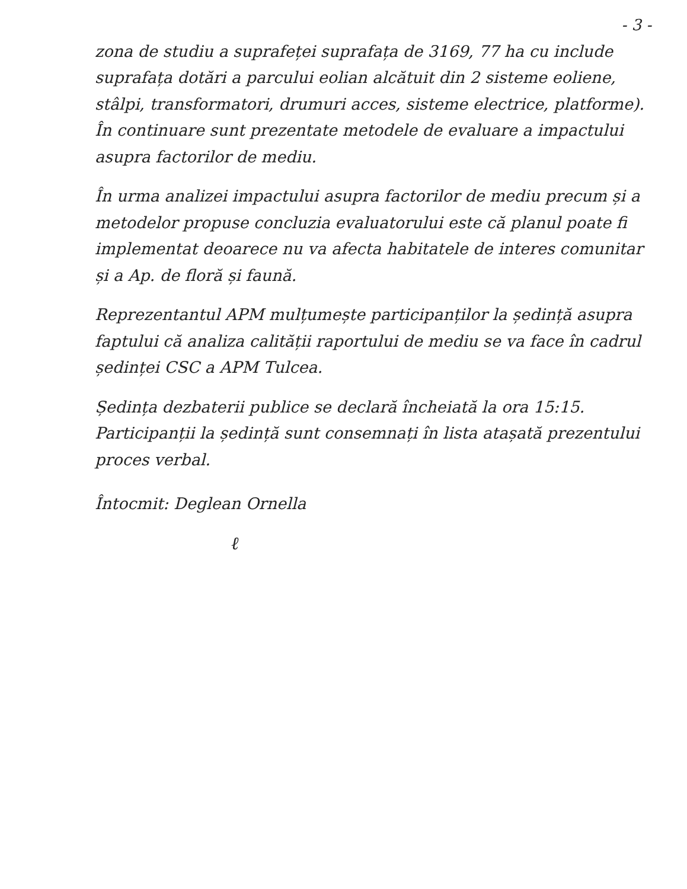- 3 -
zona de studiu a suprafeței suprafața de 3169, 77 ha cu include suprafața dotări a parcului eolian alcătuit din 2 sisteme eoliene, stâlpi, transformatori, drumuri acces, sisteme electrice, platforme). În continuare sunt prezentate metodele de evaluare a impactului asupra factorilor de mediu.
În urma analizei impactului asupra factorilor de mediu precum și a metodelor propuse concluzia evaluatorului este că planul poate fi implementat deoarece nu va afecta habitatele de interes comunitar și a Ap. de floră și faună.
Reprezentantul APM mulțumește participanților la ședință asupra faptului că analiza calității raportului de mediu se va face în cadrul ședinței CSC a APM Tulcea.
Ședința dezbaterii publice se declară încheiată la ora 15:15.
Participanții la ședință sunt consemnați în lista atașată prezentului proces verbal.
Întocmit: Deglean Ornella
ℓ